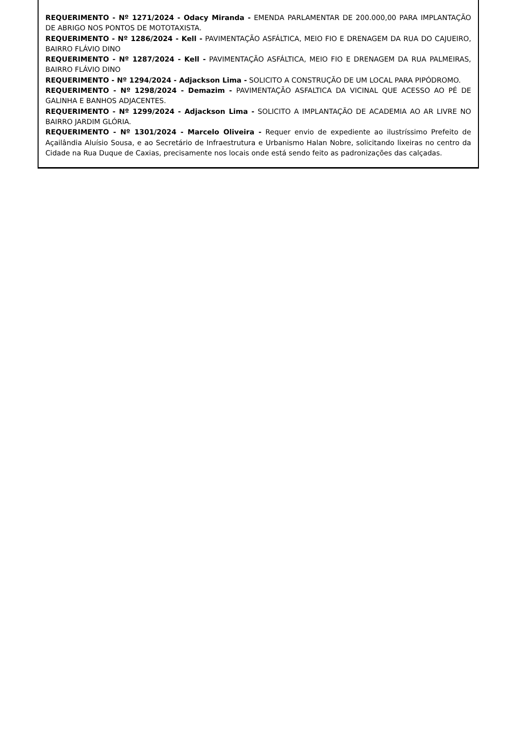REQUERIMENTO - Nº 1271/2024 - Odacy Miranda - EMENDA PARLAMENTAR DE 200.000,00 PARA IMPLANTAÇÃO DE ABRIGO NOS PONTOS DE MOTOTAXISTA.
REQUERIMENTO - Nº 1286/2024 - Kell - PAVIMENTAÇÃO ASFÁLTICA, MEIO FIO E DRENAGEM DA RUA DO CAJUEIRO, BAIRRO FLÁVIO DINO
REQUERIMENTO - Nº 1287/2024 - Kell - PAVIMENTAÇÃO ASFÁLTICA, MEIO FIO E DRENAGEM DA RUA PALMEIRAS, BAIRRO FLÁVIO DINO
REQUERIMENTO - Nº 1294/2024 - Adjackson Lima - SOLICITO A CONSTRUÇÃO DE UM LOCAL PARA PIPÓDROMO.
REQUERIMENTO - Nº 1298/2024 - Demazim - PAVIMENTAÇÃO ASFALTICA DA VICINAL QUE ACESSO AO PÉ DE GALINHA E BANHOS ADJACENTES.
REQUERIMENTO - Nº 1299/2024 - Adjackson Lima - SOLICITO A IMPLANTAÇÃO DE ACADEMIA AO AR LIVRE NO BAIRRO JARDIM GLÓRIA.
REQUERIMENTO - Nº 1301/2024 - Marcelo Oliveira - Requer envio de expediente ao ilustríssimo Prefeito de Açailândia Aluísio Sousa, e ao Secretário de Infraestrutura e Urbanismo Halan Nobre, solicitando lixeiras no centro da Cidade na Rua Duque de Caxias, precisamente nos locais onde está sendo feito as padronizações das calçadas.